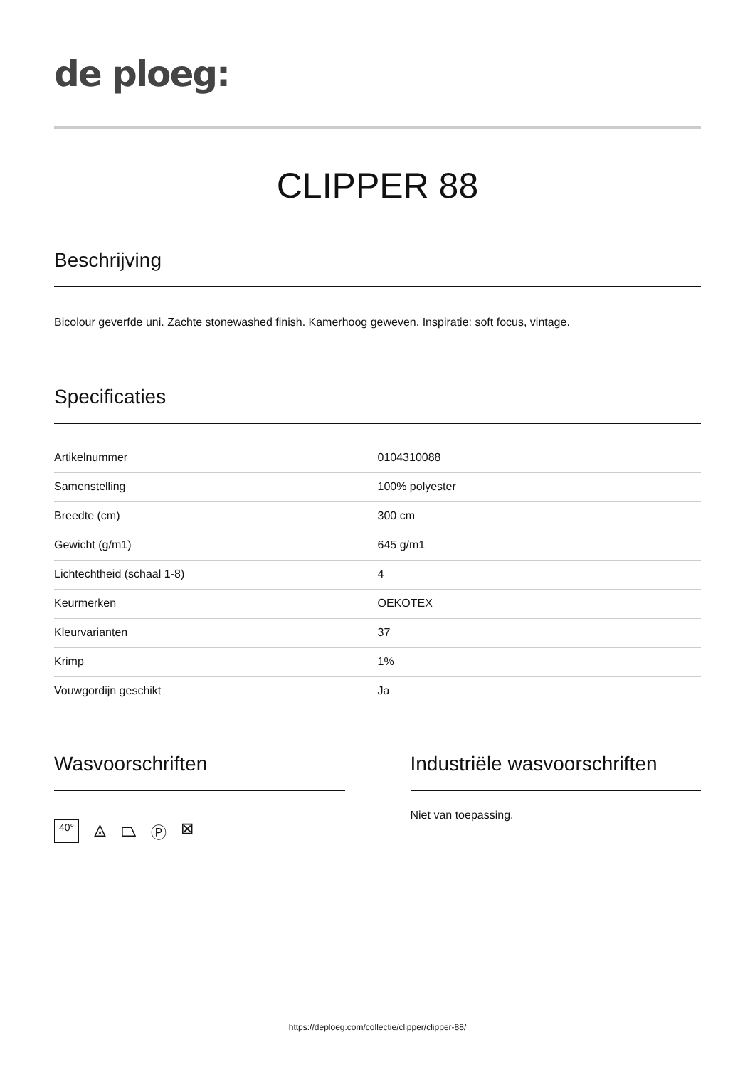de ploeg:
CLIPPER 88
Beschrijving
Bicolour geverfde uni. Zachte stonewashed finish. Kamerhoog geweven. Inspiratie: soft focus, vintage.
Specificaties
| Artikelnummer | 0104310088 |
| Samenstelling | 100% polyester |
| Breedte (cm) | 300 cm |
| Gewicht (g/m1) | 645 g/m1 |
| Lichtechtheid (schaal 1-8) | 4 |
| Keurmerken | OEKOTEX |
| Kleurvarianten | 37 |
| Krimp | 1% |
| Vouwgordijn geschikt | Ja |
Wasvoorschriften
40°
⨻ ⏢ Ⓟ ⊠
Industriële wasvoorschriften
Niet van toepassing.
https://deploeg.com/collectie/clipper/clipper-88/